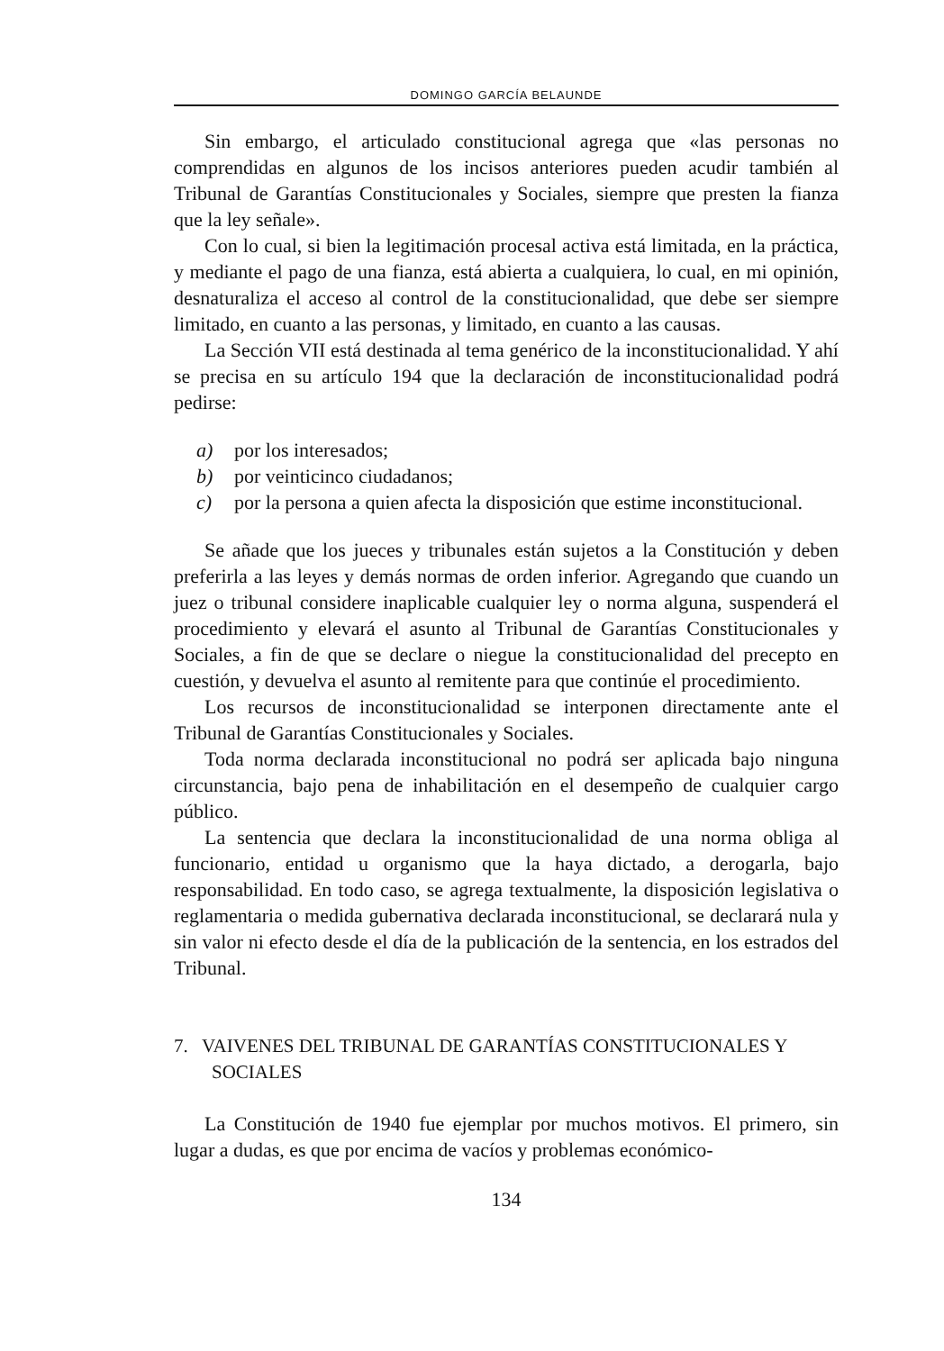DOMINGO GARCÍA BELAUNDE
Sin embargo, el articulado constitucional agrega que «las personas no comprendidas en algunos de los incisos anteriores pueden acudir también al Tribunal de Garantías Constitucionales y Sociales, siempre que presten la fianza que la ley señale».
Con lo cual, si bien la legitimación procesal activa está limitada, en la práctica, y mediante el pago de una fianza, está abierta a cualquiera, lo cual, en mi opinión, desnaturaliza el acceso al control de la constitucionalidad, que debe ser siempre limitado, en cuanto a las personas, y limitado, en cuanto a las causas.
La Sección VII está destinada al tema genérico de la inconstitucionalidad. Y ahí se precisa en su artículo 194 que la declaración de inconstitucionalidad podrá pedirse:
a) por los interesados;
b) por veinticinco ciudadanos;
c) por la persona a quien afecta la disposición que estime inconstitucional.
Se añade que los jueces y tribunales están sujetos a la Constitución y deben preferirla a las leyes y demás normas de orden inferior. Agregando que cuando un juez o tribunal considere inaplicable cualquier ley o norma alguna, suspenderá el procedimiento y elevará el asunto al Tribunal de Garantías Constitucionales y Sociales, a fin de que se declare o niegue la constitucionalidad del precepto en cuestión, y devuelva el asunto al remitente para que continúe el procedimiento.
Los recursos de inconstitucionalidad se interponen directamente ante el Tribunal de Garantías Constitucionales y Sociales.
Toda norma declarada inconstitucional no podrá ser aplicada bajo ninguna circunstancia, bajo pena de inhabilitación en el desempeño de cualquier cargo público.
La sentencia que declara la inconstitucionalidad de una norma obliga al funcionario, entidad u organismo que la haya dictado, a derogarla, bajo responsabilidad. En todo caso, se agrega textualmente, la disposición legislativa o reglamentaria o medida gubernativa declarada inconstitucional, se declarará nula y sin valor ni efecto desde el día de la publicación de la sentencia, en los estrados del Tribunal.
7. VAIVENES DEL TRIBUNAL DE GARANTÍAS CONSTITUCIONALES Y SOCIALES
La Constitución de 1940 fue ejemplar por muchos motivos. El primero, sin lugar a dudas, es que por encima de vacíos y problemas económico-
134